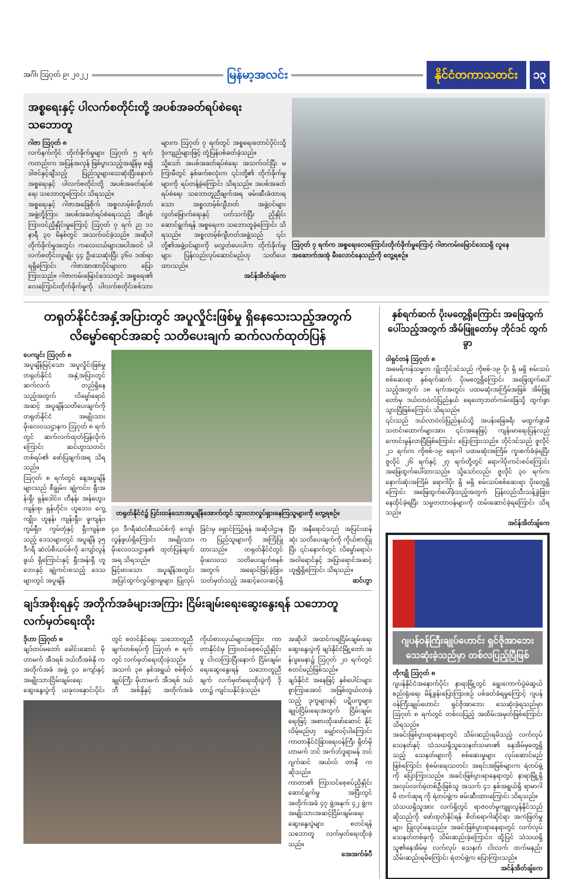အင်္ဂါ၊ ဩဂုတ် ၉၊ ၂၀၂၂ မြန်မာ့အလင်း နိုင်ငံတကာသတင်း ၁၃
အစ္စရေးနှင့် ပါလက်စတိုင်းတို့ အပစ်အခတ်ရပ်စဲရေး သဘောတူ
ဂါဇာ ဩဂုတ် ၈
လက်နက်ကိုင် တိုက်ခိုက်မှုများ ဩဂုတ် ၅ ရက်ကတည်းက အပြန်အလှန် ဖြစ်ပွားသည့်အချိန်မှ စ၍ ဒါဇင်နှင့်ချီသည့် ပြည်သူများသေဆုံးပြီးနောက် အစ္စရေးနှင့် ပါလက်စတိုင်းတို့ အပစ်အခတ်ရပ်စဲရေး သဘောတူကြောင်း သိရသည်။
အစ္စရေးနှင့် ဂါဇာအခြေစိုက် အစ္စလာမ့်စ်ဂျီဟတ် အဖွဲ့တို့ကြား အပစ်အခတ်ရပ်စဲရေးသည် အီဂျစ်ကြားဝင်ညှိနှိုင်းမှုကြောင့် ဩဂုတ် ၇ ရက် ည ၁၁ နာရီ ၃၀ မိနစ်တွင် အသက်ဝင်ခဲ့သည်။ အဆိုပါ တိုက်ခိုက်မှုအတွင်း ကလေးငယ်များအပါအဝင် ပါလက်စတိုင်းလူမျိုး ၄၄ ဦးသေဆုံးပြီး ၃၆၀ ဒဏ်ရာရရှိကြောင်း ဂါဇာအာဏာပိုင်များက ပြောကြားသည်။ ဂါဇာကမ်းမြောင်ဒေသတွင် အစ္စရေး၏ လေကြောင်းတိုက်ခိုက်မှုကို ပါလက်စတိုင်းစစ်သားများက ဩဂုတ် ၇ ရက်တွင် အစ္စရေးတောင်ပိုင်းသို့ ဒုံးကျည်များဖြင့် တုံ့ပြန်ပစ်ခတ်ခဲ့သည်။
သို့သော် အပစ်အခတ်ရပ်စဲရေး အသက်ဝင်ပြီး မကြာမီတွင် နှစ်ဖက်စလုံးက ၎င်းတို့၏ တိုက်ခိုက်မှုများကို ရပ်တန့်ခဲ့ကြောင်း သိရသည်။ အပစ်အခတ်ရပ်စဲရေး သဘောတူညီချက်အရ ဖမ်းဆီးခံထားရသော အစ္စလာမ့်စ်ဂျီဟတ် အဖွဲ့ဝင်များ လွတ်မြောက်ရေးနှင့် ပတ်သက်ပြီး ညှိနှိုင်းဆောင်ရွက်ရန် အစ္စရေးက သဘောတူခဲ့ကြောင်း သိရသည်။ အစ္စလာမ့်စ်ဂျီဟတ်အဖွဲ့သည် ၎င်းတို့၏အဖွဲ့ဝင်များကို မလွှတ်ပေးပါက တိုက်ခိုက်မှုများ ပြန်လည်လုပ်ဆောင်မည်ဟု သတိပေးထားသည်။
အင်န်အိတ်ချ်ကေ
ဩဂုတ် ၇ ရက်က အစ္စရေးလေကြောင်းတိုက်ခိုက်မှုကြောင့် ဂါဇာကမ်းမြောင်ဒေသရှိ လူနေအဆောက်အအုံ မီးလောင်နေသည်ကို တွေ့ရစဉ်။
တရုတ်နိုင်ငံအနှံ့အပြားတွင် အပူလှိုင်းဖြစ်မှု ရှိနေသေးသည့်အတွက် လိမ္မော်ရောင်အဆင့် သတိပေးချက် ဆက်လက်ထုတ်ပြန်
ပေကျင်း ဩဂုတ် ၈
အပူချိန်မြင့်သော အပူလှိုင်းဖြစ်မှု တရုတ်နိုင်ငံ အနှံ့အပြားတွင် ဆက်လက် တည်ရှိနေသည့်အတွက် လိမ္မော်ရောင်အဆင့် အပူချိန်သတိပေးချက်ကို တရုတ်နိုင်ငံ အမျိုးသားမိုးလေဝသဌာနက ဩဂုတ် ၈ ရက်တွင် ဆက်လက်ထုတ်ပြန်လိုက်ကြောင်း ဆင်ဟွာသတင်းတစ်ရပ်၏ ဖော်ပြချက်အရ သိရသည်။
ဩဂုတ် ၈ ရက်တွင် နေ့အပူချိန်များသည် စီချွမ်း၊ ချုံကင်း၊ ရှီးအန်းရှီ၊ ရှန်ဒေါင်း၊ ဟီနန်၊ အန်ဟွေး၊ ကျန်းစု၊ ရှန်ဟိုင်း၊ ဟူဘေး၊ ကွေ့ကျိုး၊ ဟူနန်၊ ကျန်းရှီး၊ ဖူကျန်း၊ ကွမ်ရှီး၊ ကွမ်တုံနှင့် ရှီးကျန်းစသည့် ဒေသများတွင် အပူချိန် ၃၅ ဒီဂရီ ဆဲလ်စီးယပ်စ်ကို ကျော်လွန်ဖွယ် ရှိကြောင်းနှင့် ရှီးအန်းရှီ ဟူဘေးနှင့် ချုံကင်းစသည့် ဒေသများတွင် အပူချိန်
တရုတ်နိုင်ငံ၌ ပြင်းထန်သောအပူချိန်အောက်တွင် သွားလာလှုပ်ရှားနေကြသူများကို တွေ့ရစဉ်။
၄၀ ဒီဂရီဆဲလ်စီးယပ်စ်ကို ကျော်လွန်ဖွယ်ရှိကြောင်း အမျိုးသားမိုးလေဝသဌာန၏ ထုတ်ပြန်ချက်အရ သိရသည်။
မြင့်မားသော အပူချိန်အတွင်း အပြင်ထွက်လှုပ်ရှားမှုများ ပြုလုပ်ခြင်းမှ ရှောင်ကြဉ်ရန် အဆိုပါဌာနက ပြည်သူများကို အကြံပြုထားသည်။ တရုတ်နိုင်ငံတွင် မိုးလေဝသ သတိပေးချက်စနစ်အတွက် အရောင်ဖြင့်ခွဲခြား သတ်မှတ်သည့် အဆင့်လေးဆင့်ရှိပြီး အနီရောင်သည် အပြင်းထန်ဆုံး သတိပေးချက်ကို ကိုယ်စားပြုပြီး ၎င်းနောက်တွင် လိမ္မော်ရောင်၊ အဝါရောင်နှင့် အပြာရောင်အဆင့်ဟူ၍ရှိကြောင်း သိရသည်။
ဆင်ဟွာ
ချဒ်အစိုးရနှင့် အတိုက်အခံများအကြား ငြိမ်းချမ်းရေးဆွေးနွေးရန် သဘောတူလက်မှတ်ရေးထိုး
ဒိုဟာ ဩဂုတ် ၈
ချဒ်တပ်မတော် ခေါင်းဆောင် မိုဟာမက် အီဒရစ် ဒယ်ဘီအစ်နို က အတိုက်အခံ အဖွဲ့ ၄၀ ကျော်နှင့် အမျိုးသားငြိမ်းချမ်းရေး ဆွေးနွေးပွဲကို ယခုလနှောင်းပိုင်းတွင် စတင်နိုင်ရေး သဘောတူညီချက်တစ်ရပ်ကို ဩဂုတ် ၈ ရက်တွင် လက်မှတ်ရေးထိုးခဲ့သည်။
အသက် ၃၈ နှစ်အရွယ် စစ်ဗိုလ်ချုပ်ကြီး မိုဟာမက် အီဒရစ် ဒယ်ဘီ အစ်နိုနှင့် အတိုက်အခံ ကိုယ်စားလှယ်များအကြား ကာတာနိုင်ငံမှ ကြားဝင်စေ့စပ်ညှိနှိုင်းမှု ငါးလကြာပြီးနောက် ငြိမ်းချမ်းရေးဆွေးနွေးရန် သဘောတူညီချက် လက်မှတ်ရေးထိုးပွဲကို ဒိုဟာ၌ ကျင်းပနိုင်ခဲ့သည်။
အဆိုပါ အထင်ကရငြိမ်းချမ်းရေး ဆွေးနွေးပွဲကို ချဒ်နိုင်ငံမြို့တော် အန်ဂျမေနာ၌ ဩဂုတ် ၂၀ ရက်တွင် စတင်မည်ဖြစ်သည်။
ချဒ်နိုင်ငံ အနေဖြင့် နှစ်ပေါင်းများစွာကြာအောင် အဖြစ်တွယ်လာခဲ့သည့် ဒုက္ခများနှင့် ပဋိပက္ခများ ချုပ်ငြိမ်းရေးအတွက် ငြိမ်းချမ်းရေးဖြင့် အစားထိုးဖော်ဆောင် နိုင်လိမ့်မည်ဟု မျှော်လင့်ပါကြောင်း ကာတာနိုင်ငံခြားရေးဝန်ကြီး ရှိတ်မိုဟာမက် ဘင် အက်ဘ်ဒူရာမန် ဘင်ဂျက်ဆင် အယ်လ် တာနီ ကဆိုသည်။
ကာတာ၏ ကြားဝင်စေ့စပ်ညှိနှိုင်းဆောင်ရွက်မှု အပြီးတွင် အတိုက်အခံ ၄၇ ဖွဲ့အနက် ၄၂ ဖွဲ့က အမျိုးသားအဆင့်ငြိမ်းချမ်းရေး ဆွေးနွေးပွဲများ စတင်ရန် သဘောတူ လက်မှတ်ရေးထိုးခဲ့သည်။
အေအက်ဖ်ပီ
နှစ်ရက်ဆက် ပိုးမတွေ့ရှိကြောင်း အဖြေထွက်ပေါ်သည့်အတွက် အိမ်ဖြူတော်မှ ဘိုင်ဒင် ထွက်ခွာ
ဝါရှင်တန် ဩဂုတ် ၈
အမေရိကန်သမ္မတ ဂျိုးဘိုင်ဒင်သည် ကိုဗစ်-၁၉ ပိုး ရှိ မရှိ စမ်းသပ်စစ်ဆေးရာ နှစ်ရက်ဆက် ပိုးမတွေ့ရှိကြောင်း အဖြေထွက်ပေါ်သည့်အတွက် ၁၈ ရက်အတွင်း ပထမဆုံးအကြိမ်အဖြစ် အိမ်ဖြူတော်မှ ဒယ်လာဝဲလ်ပြည်နယ် ရေဟော့ဘတ်ကမ်းခြေသို့ ထွက်ခွာသွားပြီဖြစ်ကြောင်း သိရသည်။
၎င်းသည် ဒယ်လာဝဲလ်ပြည်နယ်သို့ အပန်းဖြေခရီး မထွက်ခွာမီ သတင်းထောက်များအား ၎င်းအနေဖြင့် ကျန်းမာရေးပြန်လည်ကောင်းမွန်လာပြီဖြစ်ကြောင်း ပြောကြားသည်။ ဘိုင်ဒင်သည် ဇူလိုင် ၂၁ ရက်က ကိုဗစ်-၁၉ ရောဂါ ပထမဆုံးအကြိမ် ကူးစက်ခံခဲ့ရပြီး ဇူလိုင် ၂၆ ရက်နှင့် ၂၇ ရက်တို့တွင် ရောဂါပိုးကင်းစင်ကြောင်း အဖြေထွက်ပေါ်ထားသည်။ သို့သော်လည်း ဇူလိုင် ၃၀ ရက်က နောက်ဆုံးအကြိမ် ရောဂါပိုး ရှိ မရှိ စမ်းသပ်စစ်ဆေးရာ ပိုးတွေ့ရှိကြောင်း အဖြေထွက်ပေါ်ခဲ့သည့်အတွက် ပြန်လည်သီးသန့်ခွဲခြားနေထိုင်ခဲ့ရပြီး သမ္မတတာဝန်များကို ထမ်းဆောင်ခဲ့ရကြောင်း သိရသည်။
အင်န်အိတ်ချ်ကေ
ဂျပန်ဝန်ကြီးချုပ်ဟောင်း ရှင်ဇိုအာဘေး သေဆုံးခဲ့သည်မှာ တစ်လပြည့်ပြီဖြစ်
တိုကျို ဩဂုတ် ၈
ဂျပန်နိုင်ငံအနောက်ပိုင်း နာရာမြို့တွင် ရွေးကောက်ပွဲမဲဆွယ်စည်းရုံးရေး မိန့်ခွန်းပြောကြားစဉ် ပစ်ခတ်ခံရမှုကြောင့် ဂျပန်ဝန်ကြီးချုပ်ဟောင်း ရှင်ဇိုအာဘေး သေဆုံးခဲ့ရသည်မှာ ဩဂုတ် ၈ ရက်တွင် တစ်လပြည့် အထိမ်းအမှတ်ဖြစ်ကြောင်း သိရသည်။
အခင်းဖြစ်ပွားရာနေရာတွင် သိမ်းဆည်းရမိသည့် လက်လုပ်သေနတ်နှင့် သံသယရှိသူသေနတ်သမား၏ နေအိမ်မှတွေ့ရှိသည့် သေနတ်များကို စစ်ဆေးမှုများ လုပ်ဆောင်မည်ဖြစ်ကြောင်း စုံစမ်းရေးသတင်း အရင်းအမြစ်များက ရဲတပ်ဖွဲ့ကို ပြောကြားသည်။ အခင်းဖြစ်ပွားရာနေရာတွင် နာရာမြို့ရှိ အလုပ်လက်မဲ့တစ်ဦးဖြစ်သူ အသက် ၄၁ နှစ်အရွယ်ရှိ ရာမာဂါမီ တက်ဆုရ ကို ရဲတပ်ဖွဲ့က ဖမ်းဆီးထားကြောင်း သိရသည်။
သံသယရှိသူအား လက်ရှိတွင် ရာဇဝတ်မှုကျူးလွန်နိုင်သည် ဆိုသည်ကို ဖော်ထုတ်နိုင်ရန် စိတ်ရောဂါဆိုင်ရာ အကဲဖြတ်မှုများ ပြုလုပ်နေသည်။ အခင်းဖြစ်ပွားရာနေရာတွင် လက်လုပ်သေနတ်တစ်ခုကို သိမ်းဆည်းခဲ့ကြောင်း၊ ထို့ပြင် သံသယရှိသူ၏နေအိမ်မှ လက်လုပ် သေနတ် ငါးလက် ထက်မနည်း သိမ်းဆည်းရမိကြောင်း ရဲတပ်ဖွဲ့က ပြောကြားသည်။
အင်န်အိတ်ချ်ကေ